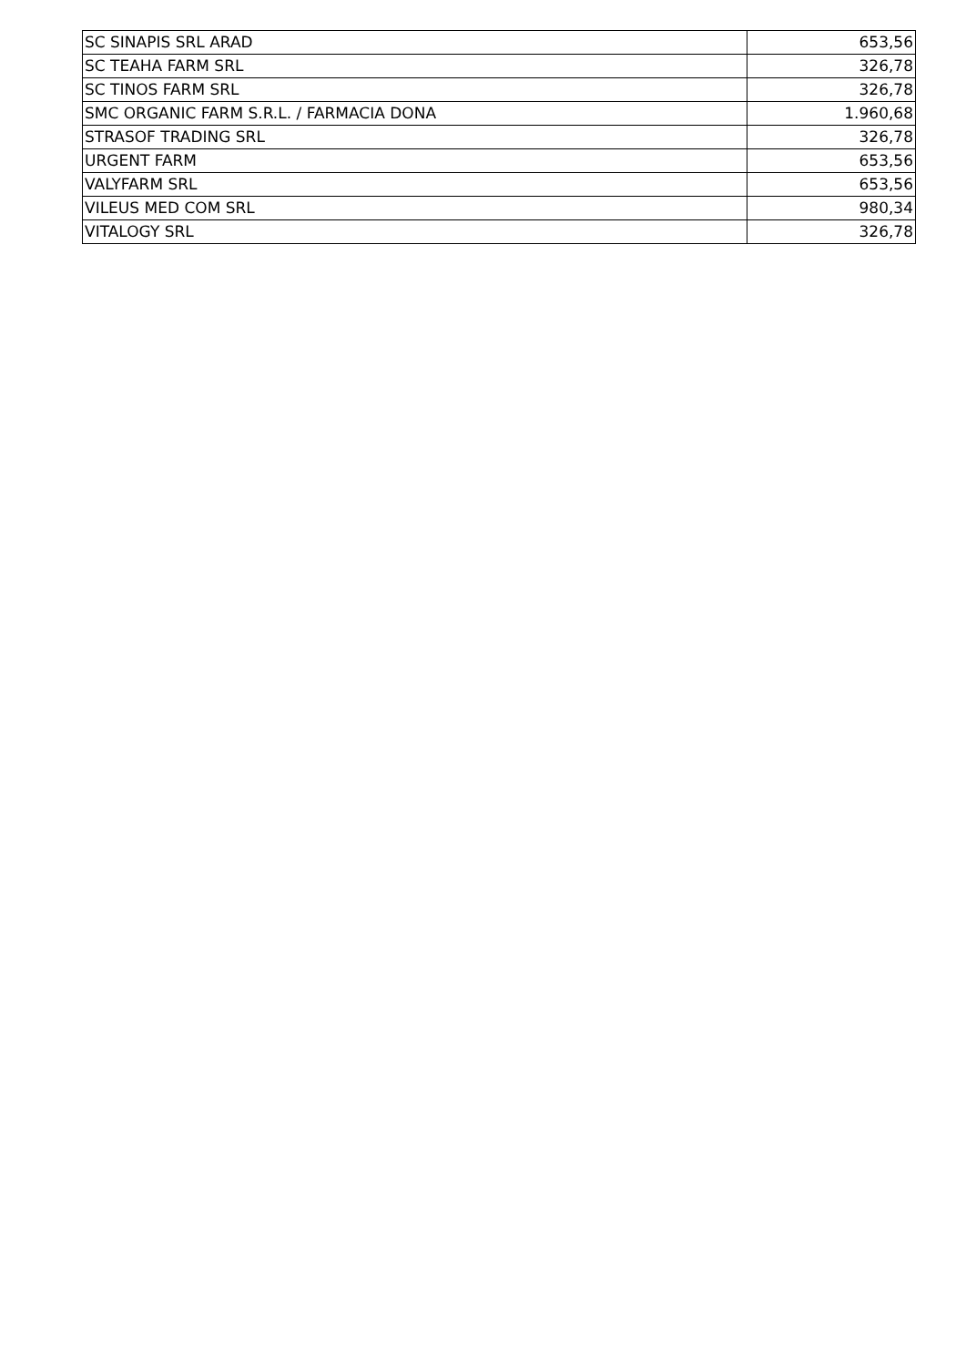| SC SINAPIS SRL ARAD | 653,56 |
| SC TEAHA FARM SRL | 326,78 |
| SC TINOS FARM SRL | 326,78 |
| SMC ORGANIC FARM S.R.L. / FARMACIA DONA | 1.960,68 |
| STRASOF TRADING SRL | 326,78 |
| URGENT FARM | 653,56 |
| VALYFARM SRL | 653,56 |
| VILEUS MED COM SRL | 980,34 |
| VITALOGY SRL | 326,78 |